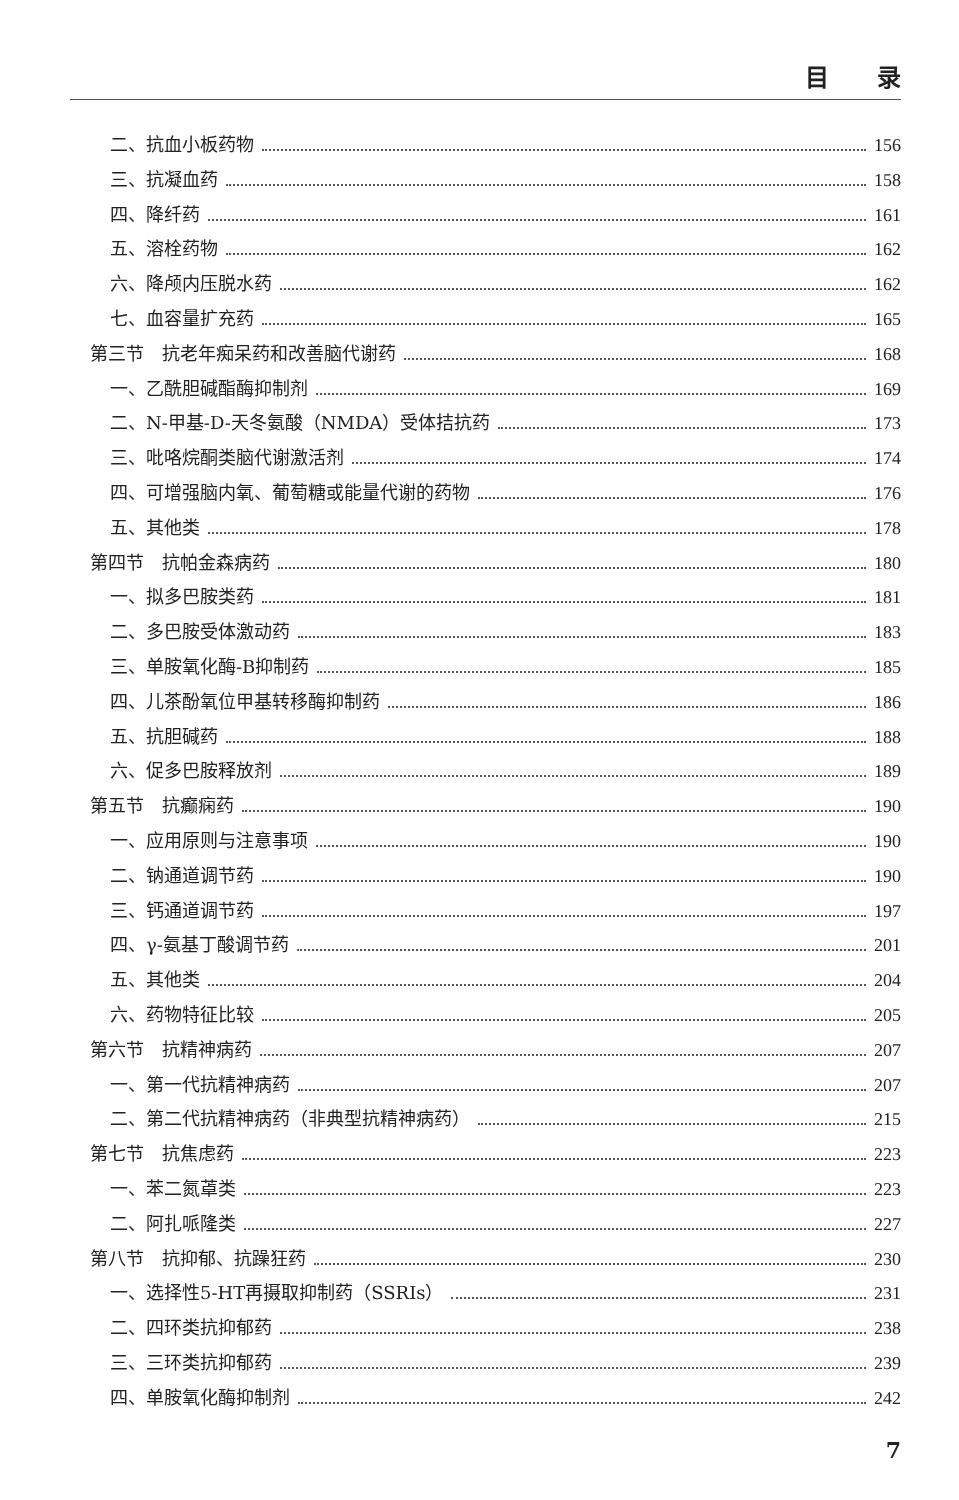目　　录
二、抗血小板药物 156
三、抗凝血药 158
四、降纤药 161
五、溶栓药物 162
六、降颅内压脱水药 162
七、血容量扩充药 165
第三节　抗老年痴呆药和改善脑代谢药 168
一、乙酰胆碱酯酶抑制剂 169
二、N-甲基-D-天冬氨酸（NMDA）受体拮抗药 173
三、吡咯烷酮类脑代谢激活剂 174
四、可增强脑内氧、葡萄糖或能量代谢的药物 176
五、其他类 178
第四节　抗帕金森病药 180
一、拟多巴胺类药 181
二、多巴胺受体激动药 183
三、单胺氧化酶-B抑制药 185
四、儿茶酚氧位甲基转移酶抑制药 186
五、抗胆碱药 188
六、促多巴胺释放剂 189
第五节　抗癫痫药 190
一、应用原则与注意事项 190
二、钠通道调节药 190
三、钙通道调节药 197
四、γ-氨基丁酸调节药 201
五、其他类 204
六、药物特征比较 205
第六节　抗精神病药 207
一、第一代抗精神病药 207
二、第二代抗精神病药（非典型抗精神病药） 215
第七节　抗焦虑药 223
一、苯二氮䓬类 223
二、阿扎哌隆类 227
第八节　抗抑郁、抗躁狂药 230
一、选择性5-HT再摄取抑制药（SSRIs） 231
二、四环类抗抑郁药 238
三、三环类抗抑郁药 239
四、单胺氧化酶抑制剂 242
7